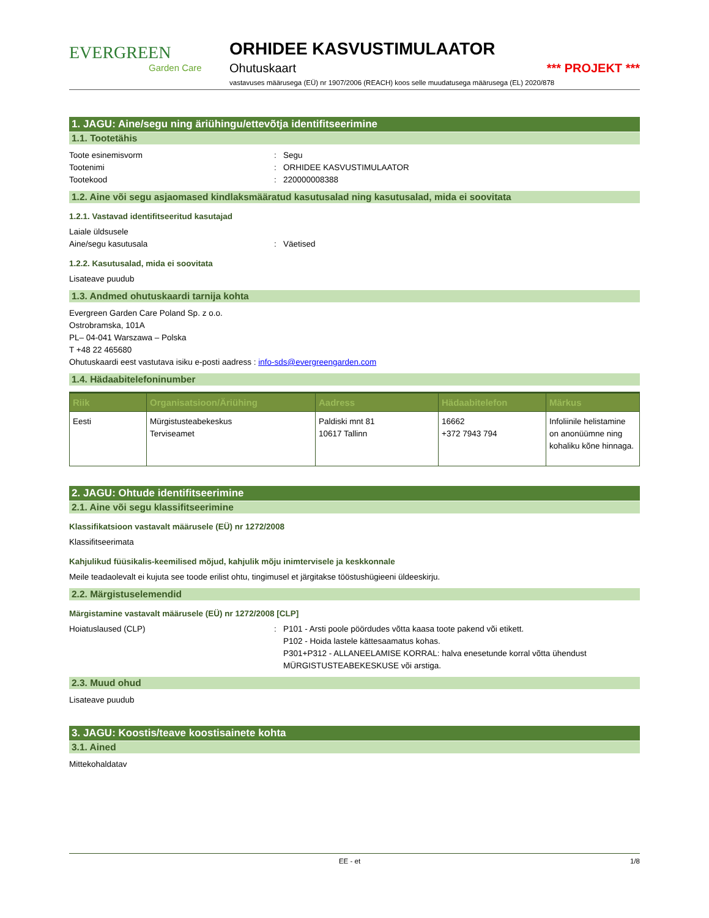EVERGREEN
Garden Care
ORHIDEE KASVUSTIMULAATOR
Ohutuskaart *** PROJEKT ***
vastavuses määrusega (EÜ) nr 1907/2006 (REACH) koos selle muudatusega määrusega (EL) 2020/878
1. JAGU: Aine/segu ning äriühingu/ettevõtja identifitseerimine
1.1. Tootetähis
Toote esinemisvorm: Segu Tootenimi: ORHIDEE KASVUSTIMULAATOR Tootekood: 220000008388
1.2. Aine või segu asjaomased kindlaksmääratud kasutusalad ning kasutusalad, mida ei soovitata
1.2.1. Vastavad identifitseeritud kasutajad
Laiale üldsusele Aine/segu kasutusala: Väetised
1.2.2. Kasutusalad, mida ei soovitata
Lisateave puudub
1.3. Andmed ohutuskaardi tarnija kohta
Evergreen Garden Care Poland Sp. z o.o.
Ostrobramska, 101A
PL– 04-041 Warszawa – Polska
T +48 22 465680
Ohutuskaardi eest vastutava isiku e-posti aadress : info-sds@evergreengarden.com
1.4. Hädaabitelefoninumber
| Riik | Organisatsioon/Äriühing | Aadress | Hädaabitelefon | Märkus |
| --- | --- | --- | --- | --- |
| Eesti | Mürgistusteabekeskus Terviseamet | Paldiski mnt 81 10617 Tallinn | 16662 +372 7943 794 | Infoliinile helistamine on anonüümne ning kohaliku kõne hinnaga. |
2. JAGU: Ohtude identifitseerimine
2.1. Aine või segu klassifitseerimine
Klassifikatsioon vastavalt määrusele (EÜ) nr 1272/2008
Klassifitseerimata
Kahjulikud füüsikalis-keemilised mõjud, kahjulik mõju inimtervisele ja keskkonnale
Meile teadaolevalt ei kujuta see toode erilist ohtu, tingimusel et järgitakse tööstushügieeni üldeeskirju.
2.2. Märgistuselemendid
Märgistamine vastavalt määrusele (EÜ) nr 1272/2008 [CLP]
Hoiatuslaused (CLP): P101 - Arsti poole pöördudes võtta kaasa toote pakend või etikett.
P102 - Hoida lastele kättesaamatus kohas.
P301+P312 - ALLANEELAMISE KORRAL: halva enesetunde korral võtta ühendust MÜRGISTUSTEABEKESKUSE või arstiga.
2.3. Muud ohud
Lisateave puudub
3. JAGU: Koostis/teave koostisainete kohta
3.1. Ained
Mittekohaldatav
EE - et 1/8